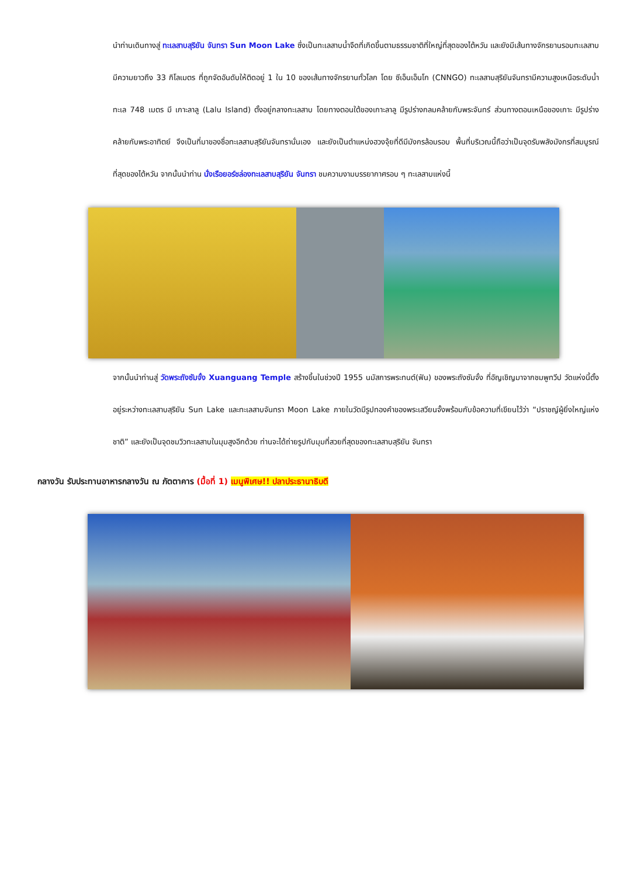นำท่านเดินทางสู่ ทะเลสาบสุริยัน จันทรา Sun Moon Lake ซึ่งเป็นทะเลสาบน้ำจืดที่เกิดขึ้นตามธรรมชาติที่ใหญ่ที่สุดของไต้หวัน และยังมีเส้นทางจักรยานรอบทะเลสาบมีความยาวถึง 33 กิโลเมตร ที่ถูกจัดอันดับให้ติดอยู่ 1 ใน 10 ของเส้นทางจักรยานทั่วโลก โดย ซีเอ็นเอ็นโก (CNNGO) ทะเลสาบสุริยันจันทรามีความสูงเหนือระดับน้ำทะเล 748 เมตร มี เกาะลาลู (Lalu Island) ตั้งอยู่กลางทะเลสาบ โดยทางตอนใต้ของเกาะลาลู มีรูปร่างกลมคล้ายกับพระจันทร์ ส่วนทางตอนเหนือของเกาะ มีรูปร่างคล้ายกับพระอาทิตย์ จึงเป็นที่มาของชื่อทะเลสาบสุริยันจันทรานั่นเอง และยังเป็นตำแหน่งฮวงจุ้ยที่ดีมีมังกรล้อมรอบ พื้นที่บริเวณนี้ถือว่าเป็นจุดรับพลังมังกรที่สมบูรณ์ที่สุดของไต้หวัน จากนั้นนำท่าน นั่งเรือยอร์ชล่องทะเลสาบสุริยัน จันทรา ชมความงามบรรยากาศรอบ ๆ ทะเลสาบแห่งนี้
จากนั้นนำท่านสู่ วัดพระถังซัมจั๋ง Xuanguang Temple สร้างขึ้นในช่วงปี 1955 นมัสการพระทนต์(ฟัน) ของพระถังซัมจั๋ง ที่อัญเชิญมาจากชมพูทวีป วัดแห่งนี้ตั้งอยู่ระหว่างทะเลสาบสุริยัน Sun Lake และทะเลสาบจันทรา Moon Lake ภายในวัดมีรูปทองคำของพระเสวียนจั้งพร้อมกับข้อความที่เขียนไว้ว่า “ปราชญ์ผู้ยิ่งใหญ่แห่งชาติ” และยังเป็นจุดชมวิวทะเลสาบในมุมสูงอีกด้วย ท่านจะได้ถ่ายรูปกับมุมที่สวยที่สุดของทะเลสาบสุริยัน จันทรา
กลางวัน รับประทานอาหารกลางวัน ณ ภัตตาคาร (มื้อที่ 1) เมนูพิเศษ!! ปลาประธานาธิบดี